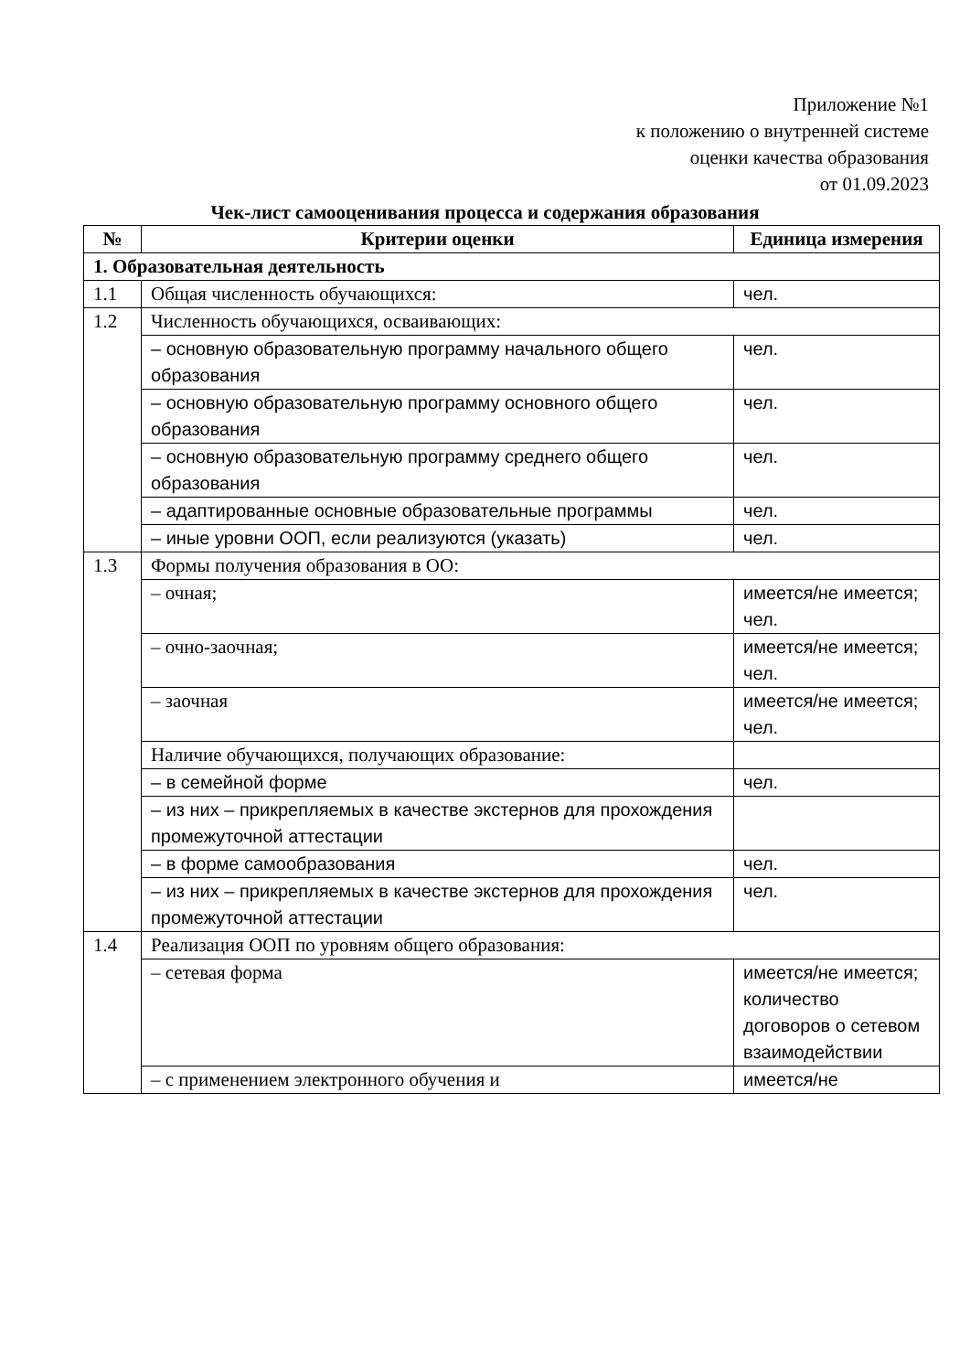Приложение №1
к положению о внутренней системе
оценки качества образования
от 01.09.2023
Чек-лист самооценивания процесса и содержания образования
| № | Критерии оценки | Единица измерения |
| --- | --- | --- |
| 1. Образовательная деятельность | | |
| 1.1 | Общая численность обучающихся: | чел. |
| 1.2 | Численность обучающихся, осваивающих: | |
| | – основную образовательную программу начального общего образования | чел. |
| | – основную образовательную программу основного общего образования | чел. |
| | – основную образовательную программу среднего общего образования | чел. |
| | – адаптированные основные образовательные программы | чел. |
| | – иные уровни ООП, если реализуются (указать) | чел. |
| 1.3 | Формы получения образования в ОО: | |
| | – очная; | имеется/не имеется; чел. |
| | – очно-заочная; | имеется/не имеется; чел. |
| | – заочная | имеется/не имеется; чел. |
| | Наличие обучающихся, получающих образование: | |
| | – в семейной форме | чел. |
| | – из них – прикрепляемых в качестве экстернов для прохождения промежуточной аттестации | |
| | – в форме самообразования | чел. |
| | – из них – прикрепляемых в качестве экстернов для прохождения промежуточной аттестации | чел. |
| 1.4 | Реализация ООП по уровням общего образования: | |
| | – сетевая форма | имеется/не имеется; количество договоров о сетевом взаимодействии |
| | – с применением электронного обучения и | имеется/не |